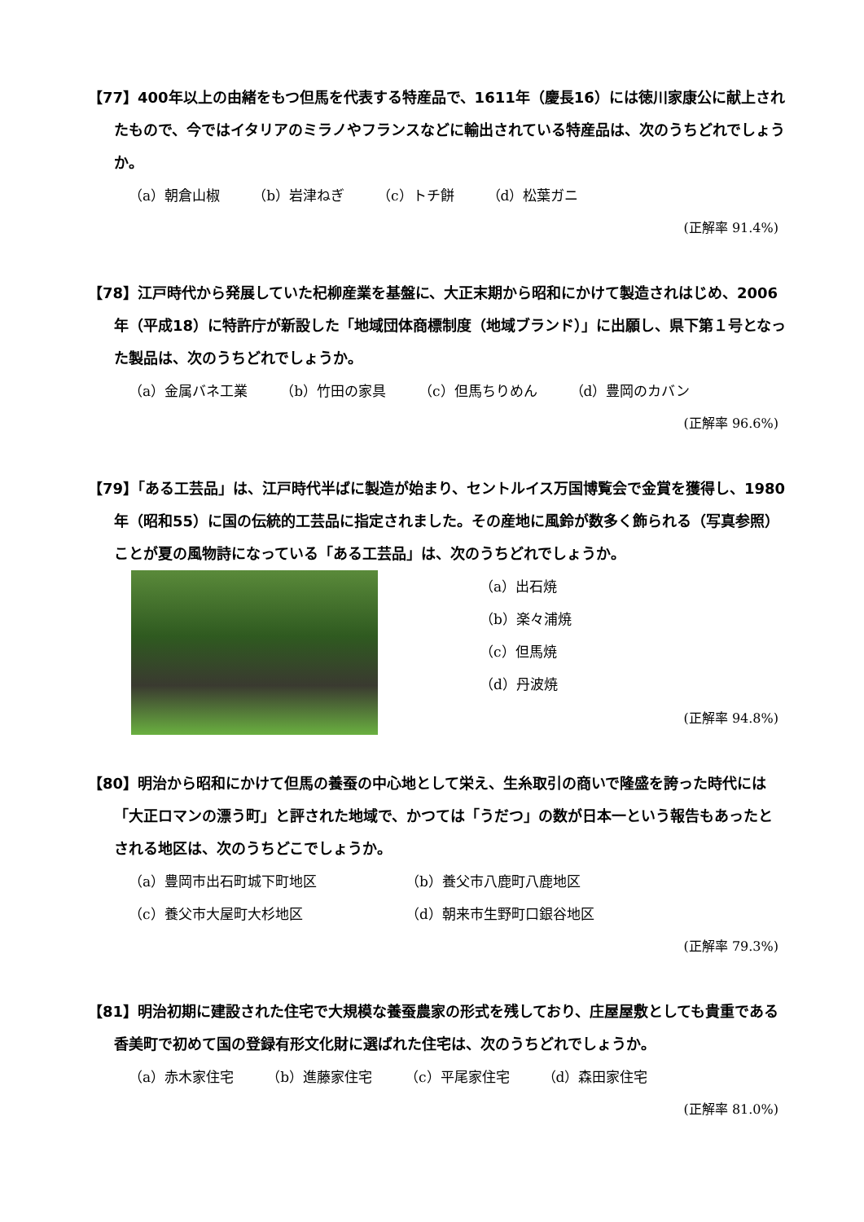【77】400年以上の由緒をもつ但馬を代表する特産品で、1611年（慶長16）には徳川家康公に献上されたもので、今ではイタリアのミラノやフランスなどに輸出されている特産品は、次のうちどれでしょうか。
（a）朝倉山椒 （b）岩津ねぎ （c）トチ餅 （d）松葉ガニ
(正解率 91.4%)
【78】江戸時代から発展していた杞柳産業を基盤に、大正末期から昭和にかけて製造されはじめ、2006年（平成18）に特許庁が新設した「地域団体商標制度（地域ブランド）」に出願し、県下第１号となった製品は、次のうちどれでしょうか。
（a）金属バネ工業 （b）竹田の家具 （c）但馬ちりめん （d）豊岡のカバン
(正解率 96.6%)
【79】「ある工芸品」は、江戸時代半ばに製造が始まり、セントルイス万国博覧会で金賞を獲得し、1980年（昭和55）に国の伝統的工芸品に指定されました。その産地に風鈴が数多く飾られる（写真参照）ことが夏の風物詩になっている「ある工芸品」は、次のうちどれでしょうか。
（a）出石焼
（b）楽々浦焼
（c）但馬焼
（d）丹波焼
(正解率 94.8%)
【80】明治から昭和にかけて但馬の養蚕の中心地として栄え、生糸取引の商いで隆盛を誇った時代には「大正ロマンの漂う町」と評された地域で、かつては「うだつ」の数が日本一という報告もあったとされる地区は、次のうちどこでしょうか。
（a）豊岡市出石町城下町地区 （b）養父市八鹿町八鹿地区 （c）養父市大屋町大杉地区 （d）朝来市生野町口銀谷地区
(正解率 79.3%)
【81】明治初期に建設された住宅で大規模な養蚕農家の形式を残しており、庄屋屋敷としても貴重である香美町で初めて国の登録有形文化財に選ばれた住宅は、次のうちどれでしょうか。
（a）赤木家住宅 （b）進藤家住宅 （c）平尾家住宅 （d）森田家住宅
(正解率 81.0%)